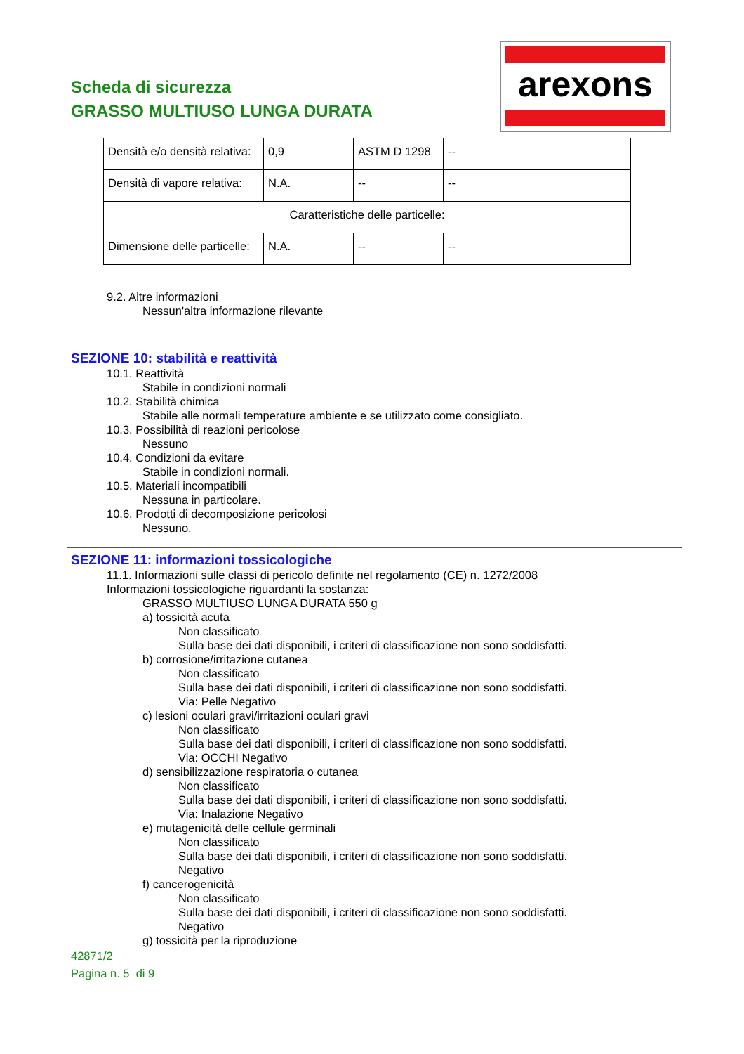Scheda di sicurezza
GRASSO MULTIUSO LUNGA DURATA
arexons
| Densità e/o densità relativa: | 0,9 | ASTM D 1298 | -- |
| Densità di vapore relativa: | N.A. | -- | -- |
| Caratteristiche delle particelle: | | | |
| Dimensione delle particelle: | N.A. | -- | -- |
9.2. Altre informazioni
Nessun'altra informazione rilevante
SEZIONE 10: stabilità e reattività
10.1. Reattività
Stabile in condizioni normali
10.2. Stabilità chimica
Stabile alle normali temperature ambiente e se utilizzato come consigliato.
10.3. Possibilità di reazioni pericolose
Nessuno
10.4. Condizioni da evitare
Stabile in condizioni normali.
10.5. Materiali incompatibili
Nessuna in particolare.
10.6. Prodotti di decomposizione pericolosi
Nessuno.
SEZIONE 11: informazioni tossicologiche
11.1. Informazioni sulle classi di pericolo definite nel regolamento (CE) n. 1272/2008
Informazioni tossicologiche riguardanti la sostanza:
GRASSO MULTIUSO LUNGA DURATA 550 g
a) tossicità acuta
Non classificato
Sulla base dei dati disponibili, i criteri di classificazione non sono soddisfatti.
b) corrosione/irritazione cutanea
Non classificato
Sulla base dei dati disponibili, i criteri di classificazione non sono soddisfatti.
Via: Pelle Negativo
c) lesioni oculari gravi/irritazioni oculari gravi
Non classificato
Sulla base dei dati disponibili, i criteri di classificazione non sono soddisfatti.
Via: OCCHI Negativo
d) sensibilizzazione respiratoria o cutanea
Non classificato
Sulla base dei dati disponibili, i criteri di classificazione non sono soddisfatti.
Via: Inalazione Negativo
e) mutagenicità delle cellule germinali
Non classificato
Sulla base dei dati disponibili, i criteri di classificazione non sono soddisfatti.
Negativo
f) cancerogenicità
Non classificato
Sulla base dei dati disponibili, i criteri di classificazione non sono soddisfatti.
Negativo
g) tossicità per la riproduzione
42871/2
Pagina n. 5 di 9